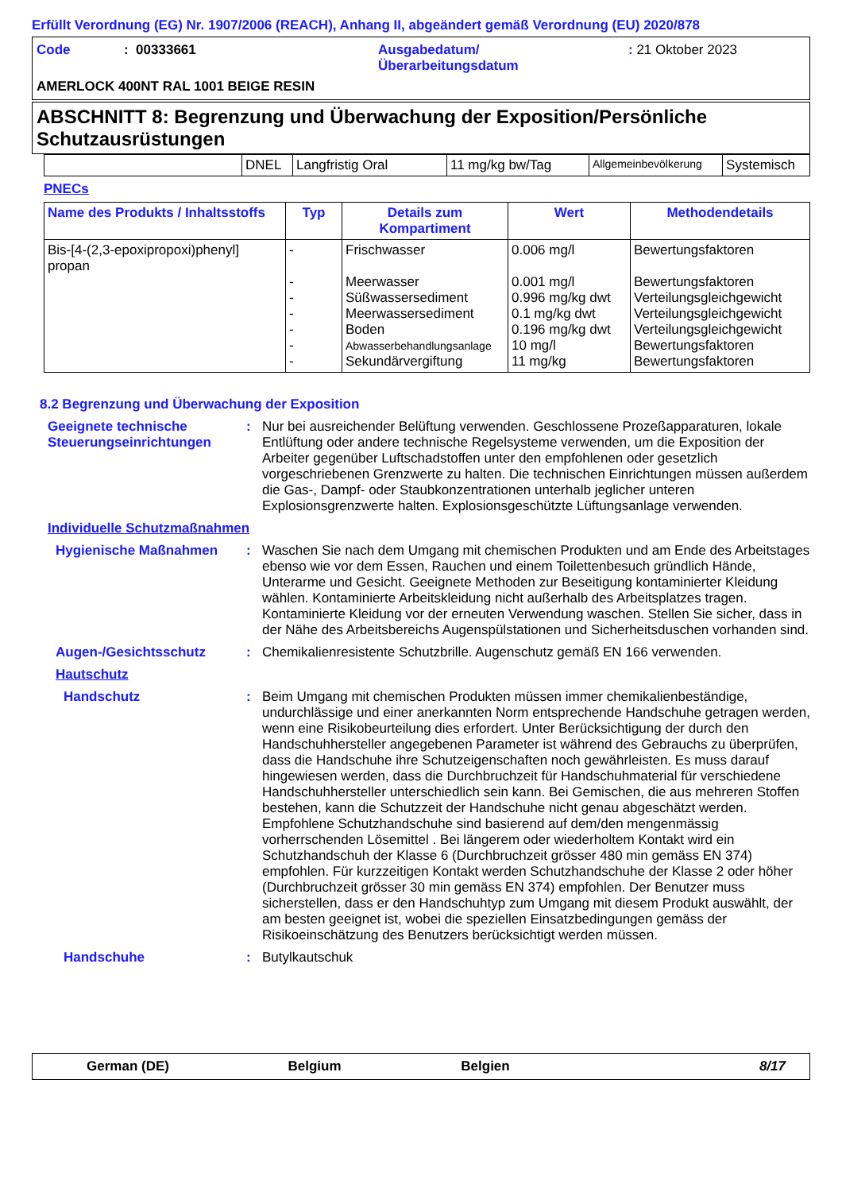Erfüllt Verordnung (EG) Nr. 1907/2006 (REACH), Anhang II, abgeändert gemäß Verordnung (EU) 2020/878
| Code | : 00333661 | Ausgabedatum/ Überarbeitungsdatum | : 21 Oktober 2023 |
| AMERLOCK 400NT RAL 1001 BEIGE RESIN | | | |
ABSCHNITT 8: Begrenzung und Überwachung der Exposition/Persönliche Schutzausrüstungen
| | DNEL | Langfristig Oral | 11 mg/kg bw/Tag | Allgemeinbevölkerung | Systemisch |
PNECs
| Name des Produkts / Inhaltsstoffs | Typ | Details zum Kompartiment | Wert | Methodendetails |
| --- | --- | --- | --- | --- |
| Bis-[4-(2,3-epoxipropoxi)phenyl] propan | - - - - - - - | Frischwasser Meerwasser Süßwassersediment Meerwassersediment Boden Abwasserbehandlungsanlage Sekundärvergiftung | 0.006 mg/l 0.001 mg/l 0.996 mg/kg dwt 0.1 mg/kg dwt 0.196 mg/kg dwt 10 mg/l 11 mg/kg | Bewertungsfaktoren Bewertungsfaktoren Verteilungsgleichgewicht Verteilungsgleichgewicht Verteilungsgleichgewicht Bewertungsfaktoren Bewertungsfaktoren |
8.2 Begrenzung und Überwachung der Exposition
Geeignete technische Steuerungseinrichtungen
:
Nur bei ausreichender Belüftung verwenden. Geschlossene Prozeßapparaturen, lokale Entlüftung oder andere technische Regelsysteme verwenden, um die Exposition der Arbeiter gegenüber Luftschadstoffen unter den empfohlenen oder gesetzlich vorgeschriebenen Grenzwerte zu halten. Die technischen Einrichtungen müssen außerdem die Gas-, Dampf- oder Staubkonzentrationen unterhalb jeglicher unteren Explosionsgrenzwerte halten. Explosionsgeschützte Lüftungsanlage verwenden.
Individuelle Schutzmaßnahmen
Hygienische Maßnahmen :
Waschen Sie nach dem Umgang mit chemischen Produkten und am Ende des Arbeitstages ebenso wie vor dem Essen, Rauchen und einem Toilettenbesuch gründlich Hände, Unterarme und Gesicht. Geeignete Methoden zur Beseitigung kontaminierter Kleidung wählen. Kontaminierte Arbeitskleidung nicht außerhalb des Arbeitsplatzes tragen. Kontaminierte Kleidung vor der erneuten Verwendung waschen. Stellen Sie sicher, dass in der Nähe des Arbeitsbereichs Augenspülstationen und Sicherheitsduschen vorhanden sind.
Augen-/Gesichtsschutz :
Chemikalienresistente Schutzbrille. Augenschutz gemäß EN 166 verwenden.
Hautschutz
Handschutz :
Beim Umgang mit chemischen Produkten müssen immer chemikalienbeständige, undurchlässige und einer anerkannten Norm entsprechende Handschuhe getragen werden, wenn eine Risikobeurteilung dies erfordert. Unter Berücksichtigung der durch den Handschuhhersteller angegebenen Parameter ist während des Gebrauchs zu überprüfen, dass die Handschuhe ihre Schutzeigenschaften noch gewährleisten. Es muss darauf hingewiesen werden, dass die Durchbruchzeit für Handschuhmaterial für verschiedene Handschuhhersteller unterschiedlich sein kann. Bei Gemischen, die aus mehreren Stoffen bestehen, kann die Schutzzeit der Handschuhe nicht genau abgeschätzt werden. Empfohlene Schutzhandschuhe sind basierend auf dem/den mengenmässig vorherrschenden Lösemittel . Bei längerem oder wiederholtem Kontakt wird ein Schutzhandschuh der Klasse 6 (Durchbruchzeit grösser 480 min gemäss EN 374) empfohlen. Für kurzzeitigen Kontakt werden Schutzhandschuhe der Klasse 2 oder höher (Durchbruchzeit grösser 30 min gemäss EN 374) empfohlen. Der Benutzer muss sicherstellen, dass er den Handschuhtyp zum Umgang mit diesem Produkt auswählt, der am besten geeignet ist, wobei die speziellen Einsatzbedingungen gemäss der Risikoeinschätzung des Benutzers berücksichtigt werden müssen.
Handschuhe :
Butylkautschuk
German (DE) Belgium Belgien 8/17